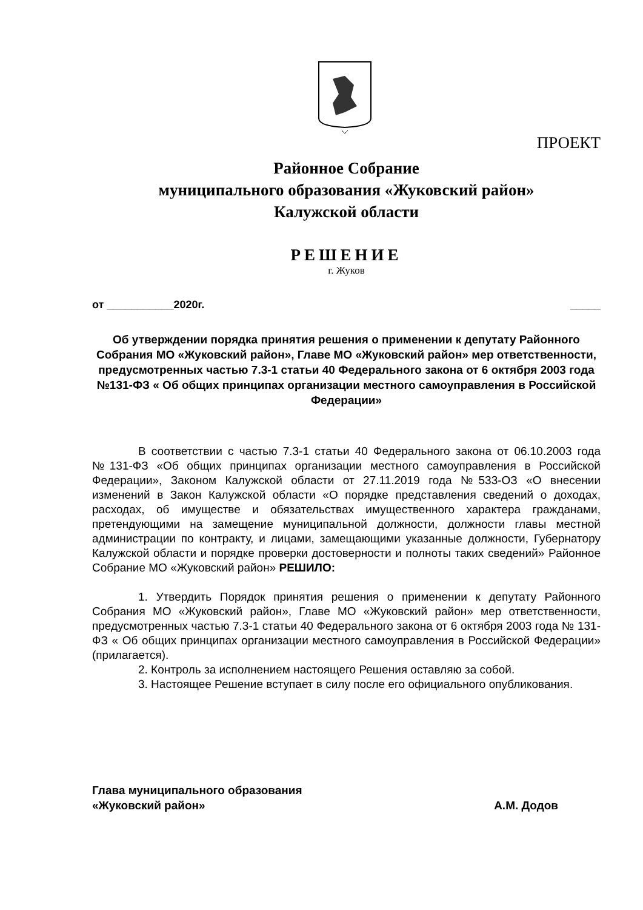ПРОЕКТ
Районное Собрание
муниципального образования «Жуковский район»
Калужской области
РЕШЕНИЕ
г. Жуков
от ___________2020г. _____
Об утверждении порядка принятия решения о применении к депутату Районного Собрания МО «Жуковский район», Главе МО «Жуковский район» мер ответственности, предусмотренных частью 7.3-1 статьи 40 Федерального закона от 6 октября 2003 года №131-ФЗ « Об общих принципах организации местного самоуправления в Российской Федерации»
В соответствии с частью 7.3-1 статьи 40 Федерального закона от 06.10.2003 года №131-ФЗ «Об общих принципах организации местного самоуправления в Российской Федерации», Законом Калужской области от 27.11.2019 года №533-ОЗ «О внесении изменений в Закон Калужской области «О порядке представления сведений о доходах, расходах, об имуществе и обязательствах имущественного характера гражданами, претендующими на замещение муниципальной должности, должности главы местной администрации по контракту, и лицами, замещающими указанные должности, Губернатору Калужской области и порядке проверки достоверности и полноты таких сведений» Районное Собрание МО «Жуковский район» РЕШИЛО:
1. Утвердить Порядок принятия решения о применении к депутату Районного Собрания МО «Жуковский район», Главе МО «Жуковский район» мер ответственности, предусмотренных частью 7.3-1 статьи 40 Федерального закона от 6 октября 2003 года № 131-ФЗ « Об общих принципах организации местного самоуправления в Российской Федерации» (прилагается).
2. Контроль за исполнением настоящего Решения оставляю за собой.
3. Настоящее Решение вступает в силу после его официального опубликования.
Глава муниципального образования
«Жуковский район»
А.М. Додов